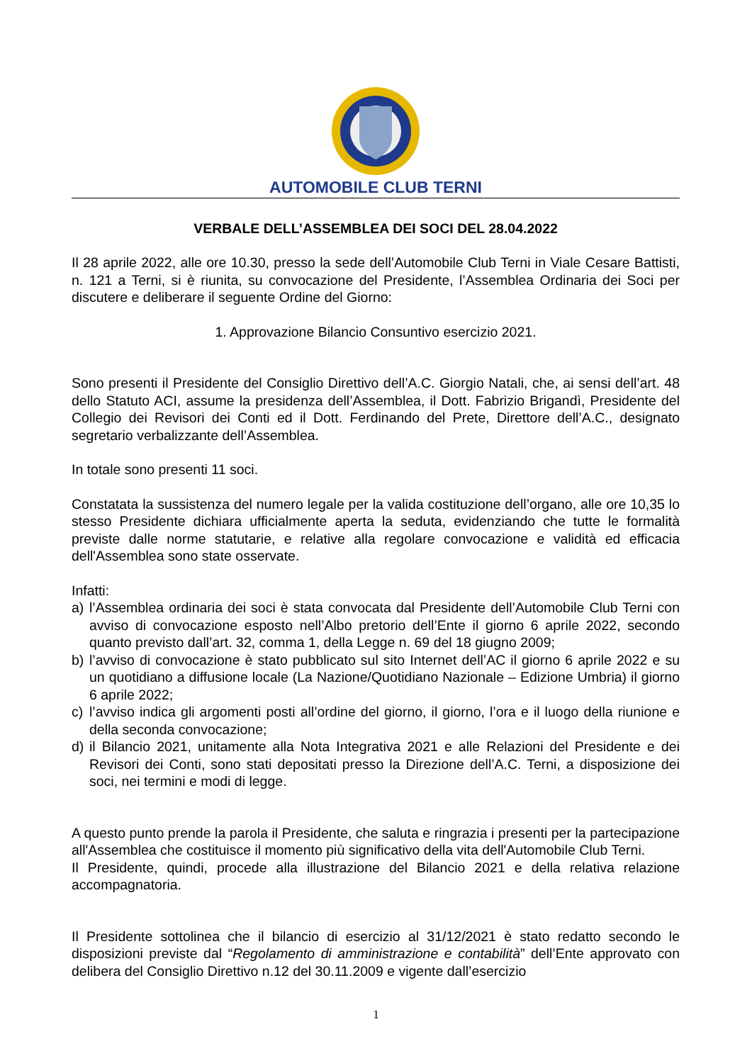AUTOMOBILE CLUB TERNI
VERBALE DELL’ASSEMBLEA DEI SOCI DEL 28.04.2022
Il 28 aprile 2022, alle ore 10.30, presso la sede dell’Automobile Club Terni in Viale Cesare Battisti, n. 121 a Terni, si è riunita, su convocazione del Presidente, l’Assemblea Ordinaria dei Soci per discutere e deliberare il seguente Ordine del Giorno:
1. Approvazione Bilancio Consuntivo esercizio 2021.
Sono presenti il Presidente del Consiglio Direttivo dell’A.C. Giorgio Natali, che, ai sensi dell’art. 48 dello Statuto ACI, assume la presidenza dell’Assemblea, il Dott. Fabrizio Brigandì, Presidente del Collegio dei Revisori dei Conti ed il Dott. Ferdinando del Prete, Direttore dell’A.C., designato segretario verbalizzante dell’Assemblea.
In totale sono presenti 11 soci.
Constatata la sussistenza del numero legale per la valida costituzione dell’organo, alle ore 10,35 lo stesso Presidente dichiara ufficialmente aperta la seduta, evidenziando che tutte le formalità previste dalle norme statutarie, e relative alla regolare convocazione e validità ed efficacia dell'Assemblea sono state osservate.
Infatti:
a) l’Assemblea ordinaria dei soci è stata convocata dal Presidente dell’Automobile Club Terni con avviso di convocazione esposto nell’Albo pretorio dell’Ente il giorno 6 aprile 2022, secondo quanto previsto dall’art. 32, comma 1, della Legge n. 69 del 18 giugno 2009;
b) l’avviso di convocazione è stato pubblicato sul sito Internet dell’AC il giorno 6 aprile 2022 e su un quotidiano a diffusione locale (La Nazione/Quotidiano Nazionale – Edizione Umbria) il giorno 6 aprile 2022;
c) l’avviso indica gli argomenti posti all’ordine del giorno, il giorno, l’ora e il luogo della riunione e della seconda convocazione;
d) il Bilancio 2021, unitamente alla Nota Integrativa 2021 e alle Relazioni del Presidente e dei Revisori dei Conti, sono stati depositati presso la Direzione dell’A.C. Terni, a disposizione dei soci, nei termini e modi di legge.
A questo punto prende la parola il Presidente, che saluta e ringrazia i presenti per la partecipazione all'Assemblea che costituisce il momento più significativo della vita dell'Automobile Club Terni.
Il Presidente, quindi, procede alla illustrazione del Bilancio 2021 e della relativa relazione accompagnatoria.
Il Presidente sottolinea che il bilancio di esercizio al 31/12/2021 è stato redatto secondo le disposizioni previste dal “Regolamento di amministrazione e contabilità” dell’Ente approvato con delibera del Consiglio Direttivo n.12 del 30.11.2009 e vigente dall’esercizio
1